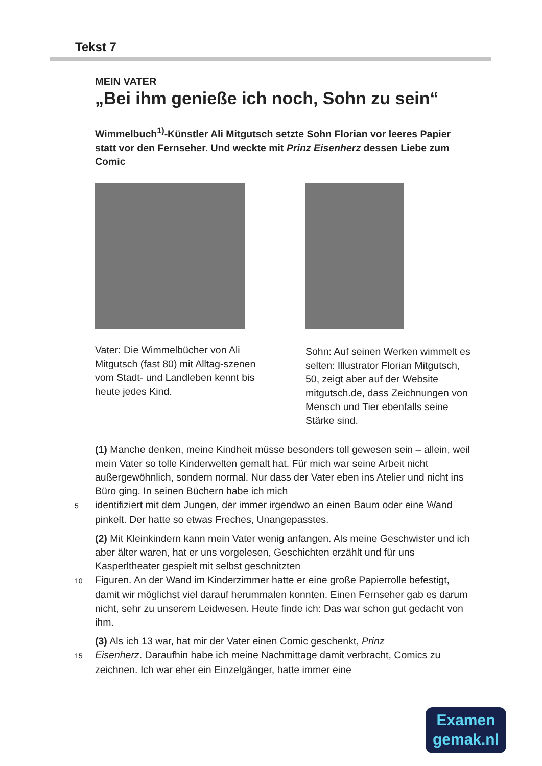Tekst 7
MEIN VATER
„Bei ihm genieße ich noch, Sohn zu sein“
Wimmelbuch<sup>1)</sup>-Künstler Ali Mitgutsch setzte Sohn Florian vor leeres Papier statt vor den Fernseher. Und weckte mit Prinz Eisenherz dessen Liebe zum Comic
Vater: Die Wimmelbücher von Ali Mitgutsch (fast 80) mit Alltag-szenen vom Stadt- und Landleben kennt bis heute jedes Kind.
Sohn: Auf seinen Werken wimmelt es selten: Illustrator Florian Mitgutsch, 50, zeigt aber auf der Website mitgutsch.de, dass Zeichnungen von Mensch und Tier ebenfalls seine Stärke sind.
(1) Manche denken, meine Kindheit müsse besonders toll gewesen sein – allein, weil mein Vater so tolle Kinderwelten gemalt hat. Für mich war seine Arbeit nicht außergewöhnlich, sondern normal. Nur dass der Vater eben ins Atelier und nicht ins Büro ging. In seinen Büchern habe ich mich
5 identifiziert mit dem Jungen, der immer irgendwo an einen Baum oder eine Wand pinkelt. Der hatte so etwas Freches, Unangepasstes.
(2) Mit Kleinkindern kann mein Vater wenig anfangen. Als meine Geschwister und ich aber älter waren, hat er uns vorgelesen, Geschichten erzählt und für uns Kasperltheater gespielt mit selbst geschnitzten
10 Figuren. An der Wand im Kinderzimmer hatte er eine große Papierrolle befestigt, damit wir möglichst viel darauf herummalen konnten. Einen Fernseher gab es darum nicht, sehr zu unserem Leidwesen. Heute finde ich: Das war schon gut gedacht von ihm.
(3) Als ich 13 war, hat mir der Vater einen Comic geschenkt, Prinz
15 Eisenherz. Daraufhin habe ich meine Nachmittage damit verbracht, Comics zu zeichnen. Ich war eher ein Einzelgänger, hatte immer eine
Examen
gemak.nl